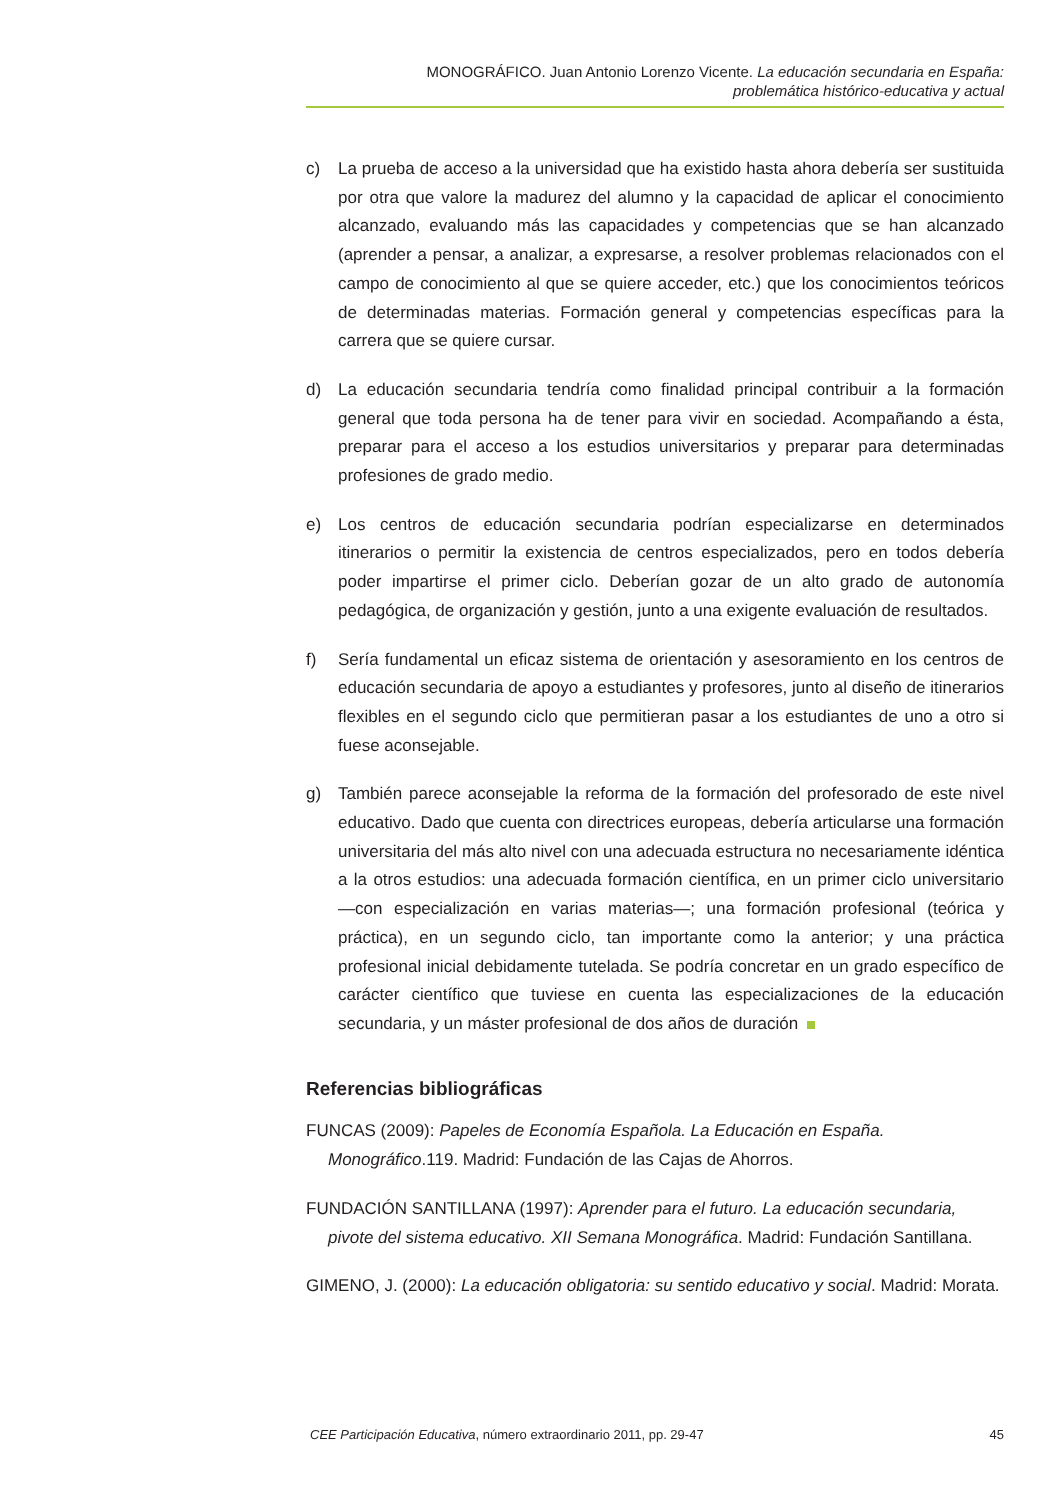MONOGRÁFICO. Juan Antonio Lorenzo Vicente. La educación secundaria en España:
problemática histórico-educativa y actual
c) La prueba de acceso a la universidad que ha existido hasta ahora debería ser sustituida por otra que valore la madurez del alumno y la capacidad de aplicar el conocimiento alcanzado, evaluando más las capacidades y competencias que se han alcanzado (aprender a pensar, a analizar, a expresarse, a resolver problemas relacionados con el campo de conocimiento al que se quiere acceder, etc.) que los conocimientos teóricos de determinadas materias. Formación general y competencias específicas para la carrera que se quiere cursar.
d) La educación secundaria tendría como finalidad principal contribuir a la formación general que toda persona ha de tener para vivir en sociedad. Acompañando a ésta, preparar para el acceso a los estudios universitarios y preparar para determinadas profesiones de grado medio.
e) Los centros de educación secundaria podrían especializarse en determinados itinerarios o permitir la existencia de centros especializados, pero en todos debería poder impartirse el primer ciclo. Deberían gozar de un alto grado de autonomía pedagógica, de organización y gestión, junto a una exigente evaluación de resultados.
f) Sería fundamental un eficaz sistema de orientación y asesoramiento en los centros de educación secundaria de apoyo a estudiantes y profesores, junto al diseño de itinerarios flexibles en el segundo ciclo que permitieran pasar a los estudiantes de uno a otro si fuese aconsejable.
g) También parece aconsejable la reforma de la formación del profesorado de este nivel educativo. Dado que cuenta con directrices europeas, debería articularse una formación universitaria del más alto nivel con una adecuada estructura no necesariamente idéntica a la otros estudios: una adecuada formación científica, en un primer ciclo universitario —con especialización en varias materias—; una formación profesional (teórica y práctica), en un segundo ciclo, tan importante como la anterior; y una práctica profesional inicial debidamente tutelada. Se podría concretar en un grado específico de carácter científico que tuviese en cuenta las especializaciones de la educación secundaria, y un máster profesional de dos años de duración
Referencias bibliográficas
FUNCAS (2009): Papeles de Economía Española. La Educación en España.
Monográfico.119. Madrid: Fundación de las Cajas de Ahorros.
FUNDACIÓN SANTILLANA (1997): Aprender para el futuro. La educación secundaria,
pivote del sistema educativo. XII Semana Monográfica. Madrid: Fundación Santillana.
GIMENO, J. (2000): La educación obligatoria: su sentido educativo y social. Madrid: Morata.
CEE Participación Educativa, número extraordinario 2011, pp. 29-47 45